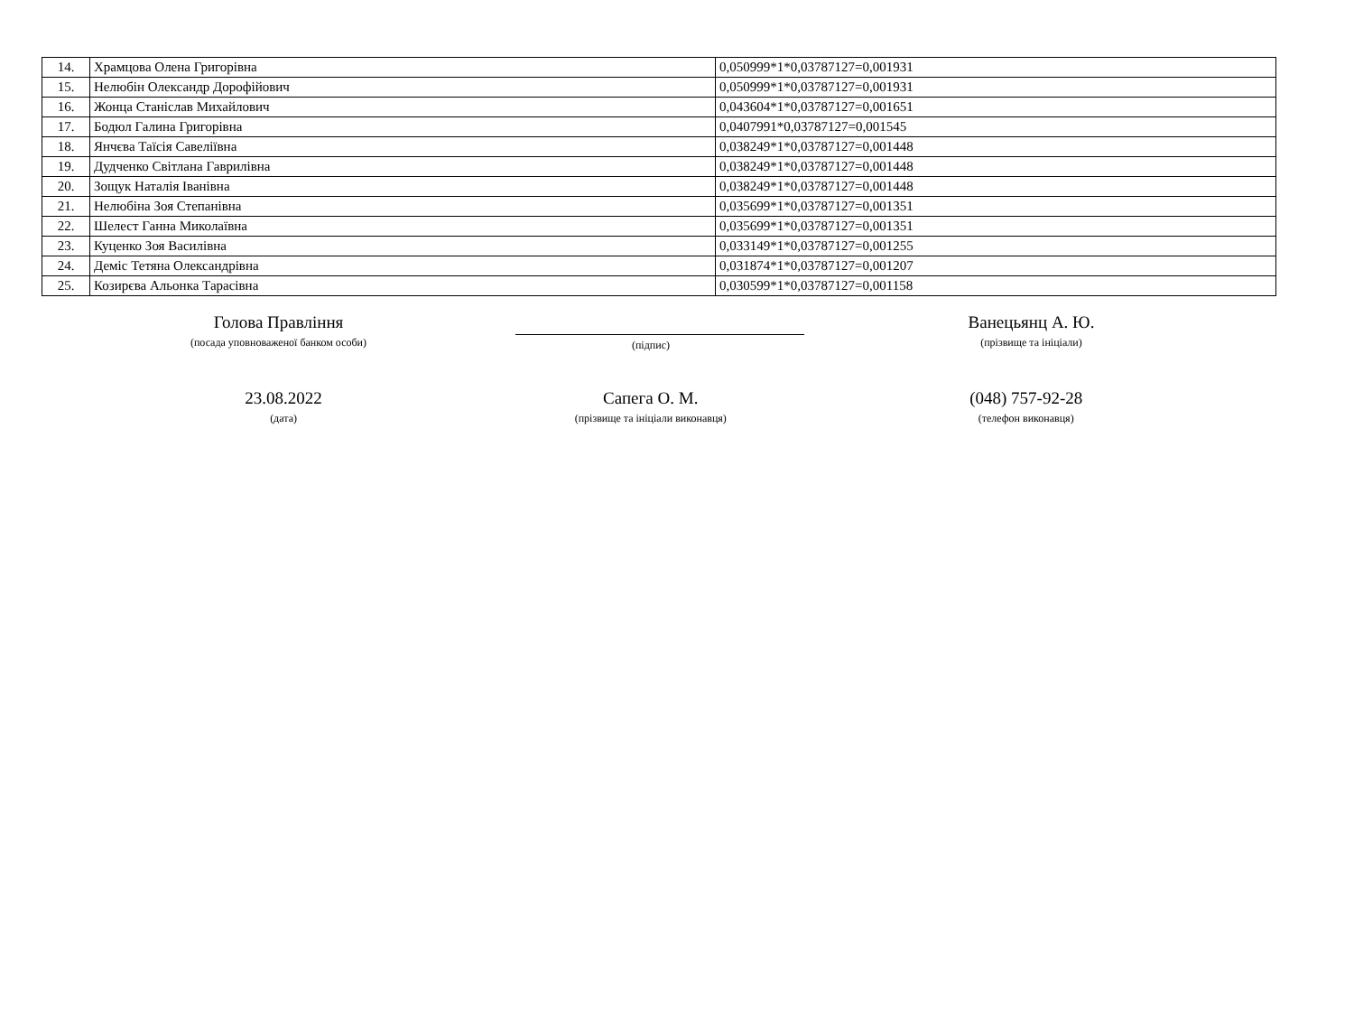| 14. | Храмцова Олена Григорівна | 0,050999*1*0,03787127=0,001931 |
| 15. | Нелюбін Олександр Дорофійович | 0,050999*1*0,03787127=0,001931 |
| 16. | Жонца Станіслав Михайлович | 0,043604*1*0,03787127=0,001651 |
| 17. | Бодюл Галина Григорівна | 0,0407991*0,03787127=0,001545 |
| 18. | Янчєва Таїсія Савеліївна | 0,038249*1*0,03787127=0,001448 |
| 19. | Дудченко Світлана Гаврилівна | 0,038249*1*0,03787127=0,001448 |
| 20. | Зощук Наталія Іванівна | 0,038249*1*0,03787127=0,001448 |
| 21. | Нелюбіна Зоя Степанівна | 0,035699*1*0,03787127=0,001351 |
| 22. | Шелест Ганна Миколаївна | 0,035699*1*0,03787127=0,001351 |
| 23. | Куценко Зоя Василівна | 0,033149*1*0,03787127=0,001255 |
| 24. | Деміс Тетяна Олександрівна | 0,031874*1*0,03787127=0,001207 |
| 25. | Козирєва Альонка Тарасівна | 0,030599*1*0,03787127=0,001158 |
Голова Правління
(посада уповноваженої банком особи)
(підпис)
Ванецьянц А. Ю.
(прізвище та ініціали)
23.08.2022
(дата)
Сапега О. М.
(прізвище та ініціали виконавця)
(048) 757-92-28
(телефон виконавця)